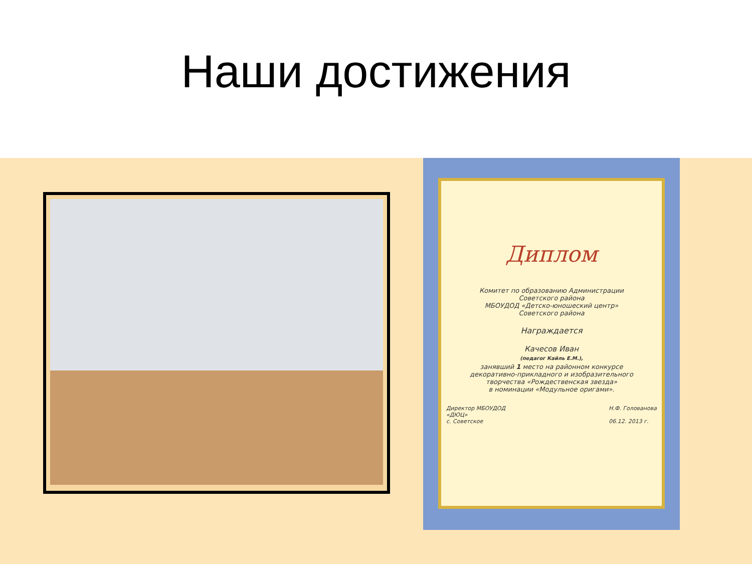Наши достижения
Диплом
Комитет по образованию Администрации
Советского района
МБОУДОД «Детско-юношеский центр»
Советского района
Награждается
Качесов Иван
(педагог Кайль Е.М.),
занявший 1 место на районном конкурсе
декоративно-прикладного и изобразительного
творчества «Рождественская звезда»
в номинации «Модульное оригами».
Директор МБОУДОД
«ДЮЦ»
с. Советское Н.Ф. Голованова
06.12. 2013 г.